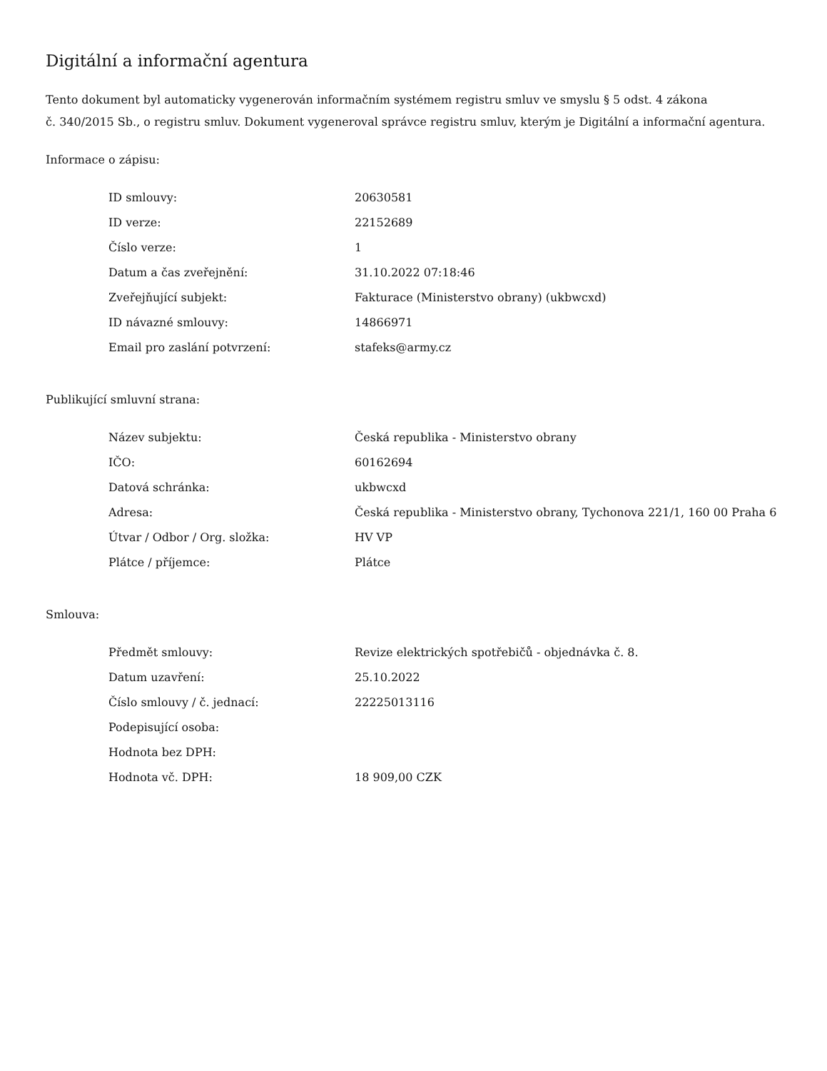Digitální a informační agentura
Tento dokument byl automaticky vygenerován informačním systémem registru smluv ve smyslu § 5 odst. 4 zákona
č. 340/2015 Sb., o registru smluv. Dokument vygeneroval správce registru smluv, kterým je Digitální a informační agentura.
Informace o zápisu:
| ID smlouvy: | 20630581 |
| ID verze: | 22152689 |
| Číslo verze: | 1 |
| Datum a čas zveřejnění: | 31.10.2022 07:18:46 |
| Zveřejňující subjekt: | Fakturace (Ministerstvo obrany) (ukbwcxd) |
| ID návazné smlouvy: | 14866971 |
| Email pro zaslání potvrzení: | stafeks@army.cz |
Publikující smluvní strana:
| Název subjektu: | Česká republika - Ministerstvo obrany |
| IČO: | 60162694 |
| Datová schránka: | ukbwcxd |
| Adresa: | Česká republika - Ministerstvo obrany, Tychonova 221/1, 160 00 Praha 6 |
| Útvar / Odbor / Org. složka: | HV VP |
| Plátce / příjemce: | Plátce |
Smlouva:
| Předmět smlouvy: | Revize elektrických spotřebičů - objednávka č. 8. |
| Datum uzavření: | 25.10.2022 |
| Číslo smlouvy / č. jednací: | 22225013116 |
| Podepisující osoba: | |
| Hodnota bez DPH: | |
| Hodnota vč. DPH: | 18 909,00 CZK |